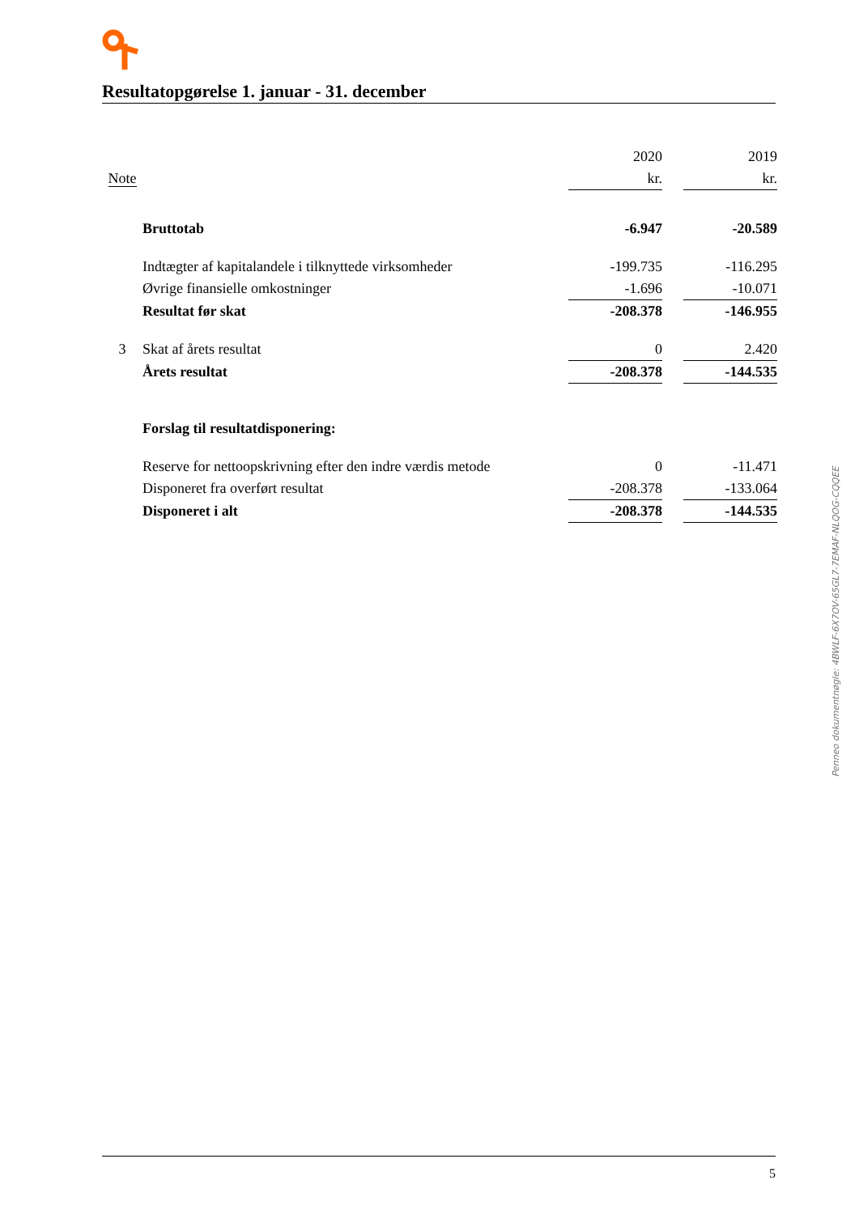Resultatopgørelse 1. januar - 31. december
| | | 2020 | | 2019 |
| Note | | kr. | | kr. |
| | Bruttotab | -6.947 | | -20.589 |
| | Indtægter af kapitalandele i tilknyttede virksomheder | -199.735 | | -116.295 |
| | Øvrige finansielle omkostninger | -1.696 | | -10.071 |
| | Resultat før skat | -208.378 | | -146.955 |
| 3 | Skat af årets resultat | 0 | | 2.420 |
| | Årets resultat | -208.378 | | -144.535 |
| | Forslag til resultatdisponering: | | | |
| | Reserve for nettoopskrivning efter den indre værdis metode | 0 | | -11.471 |
| | Disponeret fra overført resultat | -208.378 | | -133.064 |
| | Disponeret i alt | -208.378 | | -144.535 |
Penneo dokumentnøgle: 4BWLF-6X7OV-65GL7-7EMAF-NLQOG-CQQEE
5